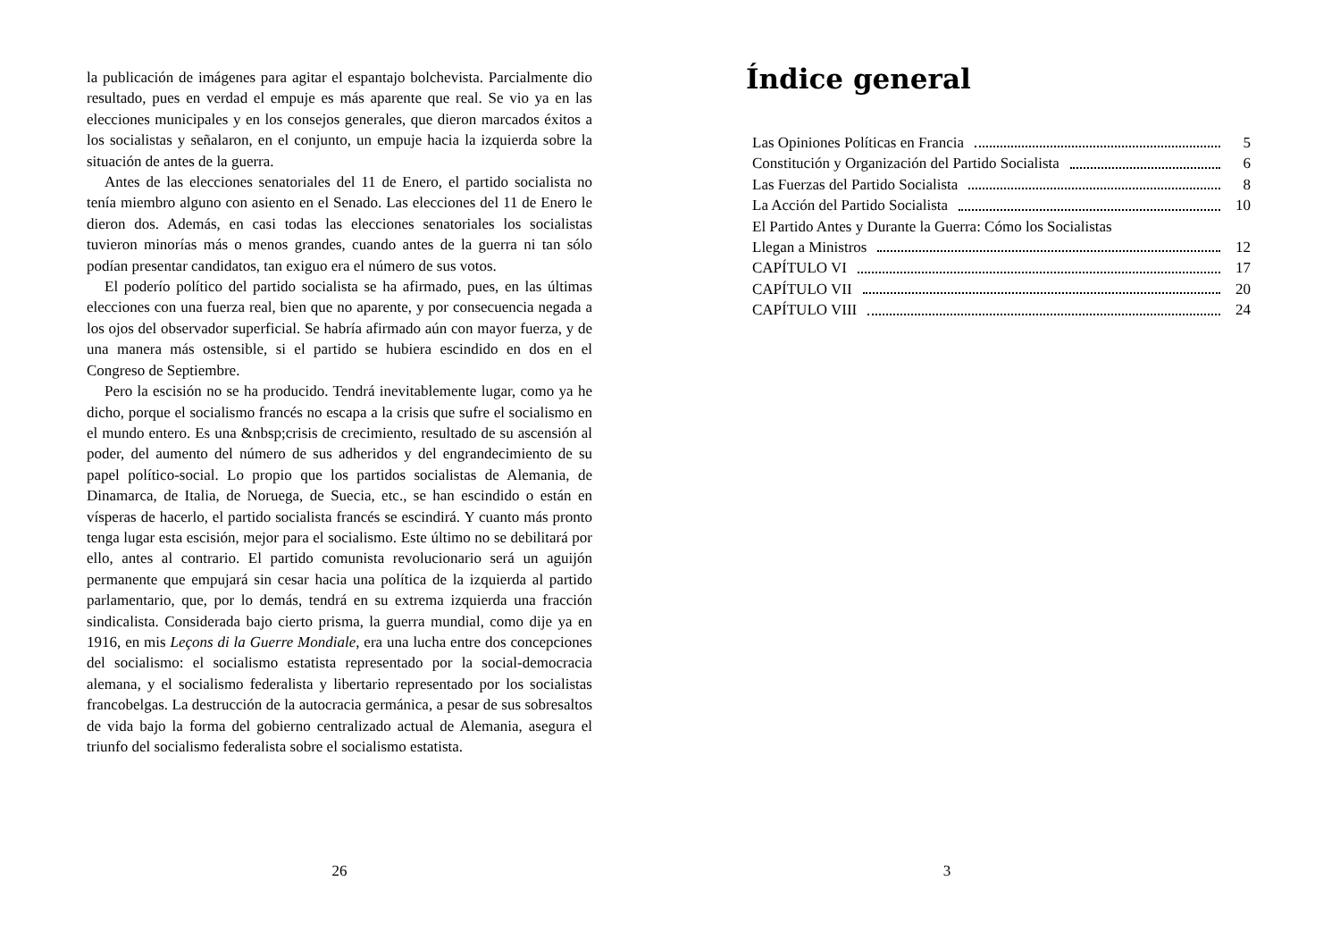la publicación de imágenes para agitar el espantajo bolchevista. Parcialmente dio resultado, pues en verdad el empuje es más aparente que real. Se vio ya en las elecciones municipales y en los consejos generales, que dieron marcados éxitos a los socialistas y señalaron, en el conjunto, un empuje hacia la izquierda sobre la situación de antes de la guerra.
Antes de las elecciones senatoriales del 11 de Enero, el partido socialista no tenía miembro alguno con asiento en el Senado. Las elecciones del 11 de Enero le dieron dos. Además, en casi todas las elecciones senatoriales los socialistas tuvieron minorías más o menos grandes, cuando antes de la guerra ni tan sólo podían presentar candidatos, tan exiguo era el número de sus votos.
El poderío político del partido socialista se ha afirmado, pues, en las últimas elecciones con una fuerza real, bien que no aparente, y por consecuencia negada a los ojos del observador superficial. Se habría afirmado aún con mayor fuerza, y de una manera más ostensible, si el partido se hubiera escindido en dos en el Congreso de Septiembre.
Pero la escisión no se ha producido. Tendrá inevitablemente lugar, como ya he dicho, porque el socialismo francés no escapa a la crisis que sufre el socialismo en el mundo entero. Es una &nbsp;crisis de crecimiento, resultado de su ascensión al poder, del aumento del número de sus adheridos y del engrandecimiento de su papel político-social. Lo propio que los partidos socialistas de Alemania, de Dinamarca, de Italia, de Noruega, de Suecia, etc., se han escindido o están en vísperas de hacerlo, el partido socialista francés se escindirá. Y cuanto más pronto tenga lugar esta escisión, mejor para el socialismo. Este último no se debilitará por ello, antes al contrario. El partido comunista revolucionario será un aguijón permanente que empujará sin cesar hacia una política de la izquierda al partido parlamentario, que, por lo demás, tendrá en su extrema izquierda una fracción sindicalista. Considerada bajo cierto prisma, la guerra mundial, como dije ya en 1916, en mis Leçons di la Guerre Mondiale, era una lucha entre dos concepciones del socialismo: el socialismo estatista representado por la social-democracia alemana, y el socialismo federalista y libertario representado por los socialistas francobelgas. La destrucción de la autocracia germánica, a pesar de sus sobresaltos de vida bajo la forma del gobierno centralizado actual de Alemania, asegura el triunfo del socialismo federalista sobre el socialismo estatista.
26
Índice general
Las Opiniones Políticas en Francia 5
Constitución y Organización del Partido Socialista 6
Las Fuerzas del Partido Socialista 8
La Acción del Partido Socialista 10
El Partido Antes y Durante la Guerra: Cómo los Socialistas
Llegan a Ministros 12
CAPÍTULO VI 17
CAPÍTULO VII 20
CAPÍTULO VIII 24
3